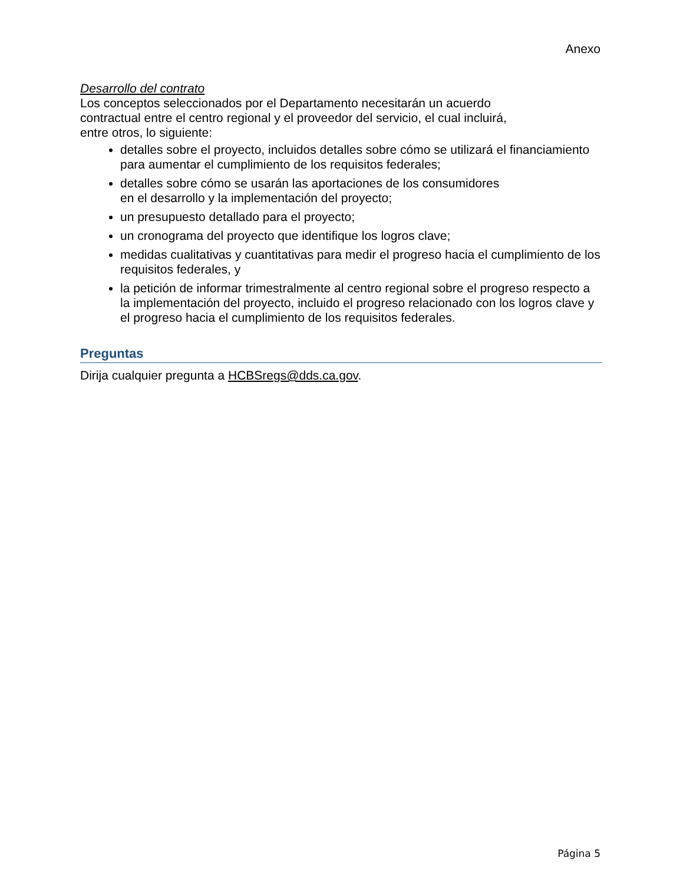Anexo
Desarrollo del contrato
Los conceptos seleccionados por el Departamento necesitarán un acuerdo
contractual entre el centro regional y el proveedor del servicio, el cual incluirá,
entre otros, lo siguiente:
detalles sobre el proyecto, incluidos detalles sobre cómo se utilizará el financiamiento para aumentar el cumplimiento de los requisitos federales;
detalles sobre cómo se usarán las aportaciones de los consumidores
en el desarrollo y la implementación del proyecto;
un presupuesto detallado para el proyecto;
un cronograma del proyecto que identifique los logros clave;
medidas cualitativas y cuantitativas para medir el progreso hacia el cumplimiento de los requisitos federales, y
la petición de informar trimestralmente al centro regional sobre el progreso respecto a la implementación del proyecto, incluido el progreso relacionado con los logros clave y el progreso hacia el cumplimiento de los requisitos federales.
Preguntas
Dirija cualquier pregunta a HCBSregs@dds.ca.gov.
Página 5